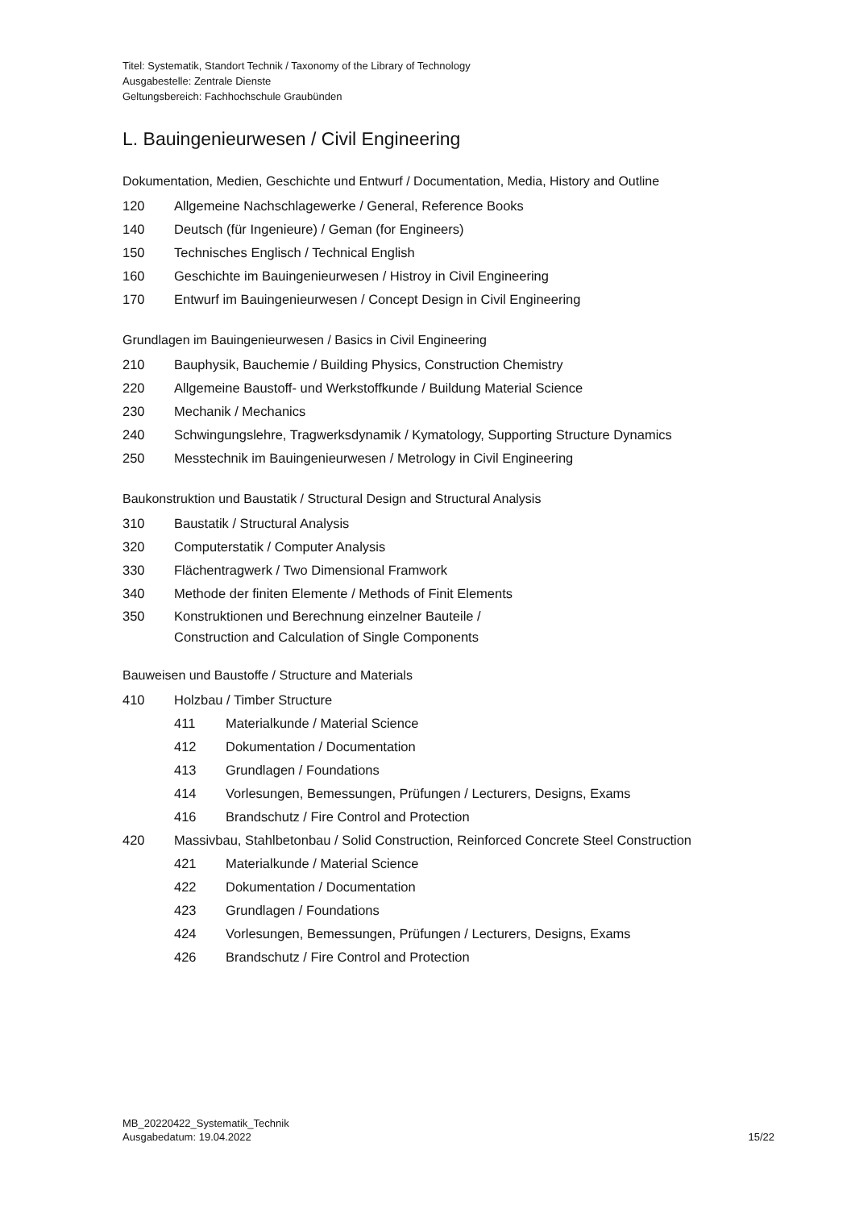Titel: Systematik, Standort Technik / Taxonomy of the Library of Technology
Ausgabestelle: Zentrale Dienste
Geltungsbereich: Fachhochschule Graubünden
L. Bauingenieurwesen / Civil Engineering
Dokumentation, Medien, Geschichte und Entwurf / Documentation, Media, History and Outline
120 Allgemeine Nachschlagewerke / General, Reference Books
140 Deutsch (für Ingenieure) / Geman (for Engineers)
150 Technisches Englisch / Technical English
160 Geschichte im Bauingenieurwesen / Histroy in Civil Engineering
170 Entwurf im Bauingenieurwesen / Concept Design in Civil Engineering
Grundlagen im Bauingenieurwesen / Basics in Civil Engineering
210 Bauphysik, Bauchemie / Building Physics, Construction Chemistry
220 Allgemeine Baustoff- und Werkstoffkunde / Buildung Material Science
230 Mechanik / Mechanics
240 Schwingungslehre, Tragwerksdynamik / Kymatology, Supporting Structure Dynamics
250 Messtechnik im Bauingenieurwesen / Metrology in Civil Engineering
Baukonstruktion und Baustatik / Structural Design and Structural Analysis
310 Baustatik / Structural Analysis
320 Computerstatik / Computer Analysis
330 Flächentragwerk / Two Dimensional Framwork
340 Methode der finiten Elemente / Methods of Finit Elements
350 Konstruktionen und Berechnung einzelner Bauteile /
Construction and Calculation of Single Components
Bauweisen und Baustoffe / Structure and Materials
410 Holzbau / Timber Structure
411 Materialkunde / Material Science
412 Dokumentation / Documentation
413 Grundlagen / Foundations
414 Vorlesungen, Bemessungen, Prüfungen / Lecturers, Designs, Exams
416 Brandschutz / Fire Control and Protection
420 Massivbau, Stahlbetonbau / Solid Construction, Reinforced Concrete Steel Construction
421 Materialkunde / Material Science
422 Dokumentation / Documentation
423 Grundlagen / Foundations
424 Vorlesungen, Bemessungen, Prüfungen / Lecturers, Designs, Exams
426 Brandschutz / Fire Control and Protection
MB_20220422_Systematik_Technik
Ausgabedatum: 19.04.2022
15/22